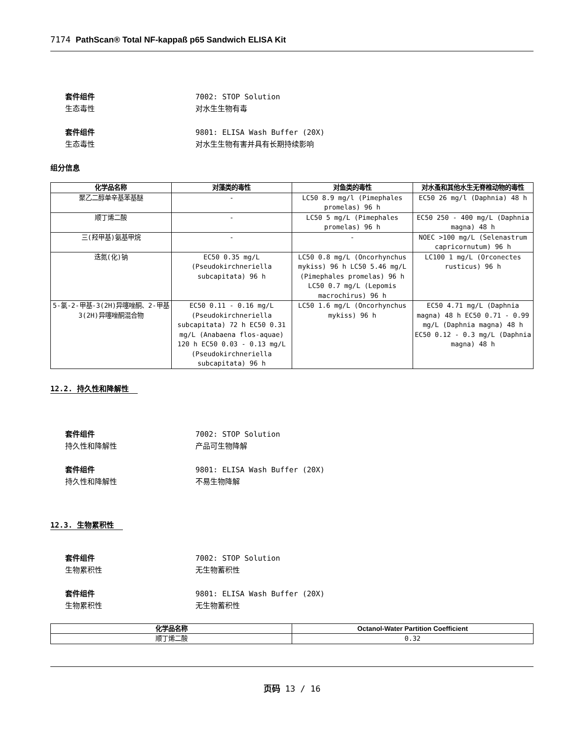7174 PathScan® Total NF-kappaß p65 Sandwich ELISA Kit
套件组件 7002: STOP Solution
生态毒性 对水生生物有毒
套件组件 9801: ELISA Wash Buffer (20X)
生态毒性 对水生生物有害并具有长期持续影响
组分信息
| 化学品名称 | 对藻类的毒性 | 对鱼类的毒性 | 对水蚤和其他水生无脊椎动物的毒性 |
| --- | --- | --- | --- |
| 聚乙二醇单辛基苯基醚 | - | LC50 8.9 mg/l (Pimephales promelas) 96 h | EC50 26 mg/l (Daphnia) 48 h |
| 顺丁烯二酸 | - | LC50 5 mg/L (Pimephales promelas) 96 h | EC50 250 - 400 mg/L (Daphnia magna) 48 h |
| 三(羟甲基)氨基甲烷 | - | - | NOEC >100 mg/L (Selenastrum capricornutum) 96 h |
| 迭氮(化)钠 | EC50 0.35 mg/L (Pseudokirchneriella subcapitata) 96 h | LC50 0.8 mg/L (Oncorhynchus mykiss) 96 h LC50 5.46 mg/L (Pimephales promelas) 96 h LC50 0.7 mg/L (Lepomis macrochirus) 96 h | LC100 1 mg/L (Orconectes rusticus) 96 h |
| 5-氯-2-甲基-3(2H)异噻唑酮、2-甲基3(2H)异噻唑酮混合物 | EC50 0.11 - 0.16 mg/L (Pseudokirchneriella subcapitata) 72 h EC50 0.31 mg/L (Anabaena flos-aquae) 120 h EC50 0.03 - 0.13 mg/L (Pseudokirchneriella subcapitata) 96 h | LC50 1.6 mg/L (Oncorhynchus mykiss) 96 h | EC50 4.71 mg/L (Daphnia magna) 48 h EC50 0.71 - 0.99 mg/L (Daphnia magna) 48 h EC50 0.12 - 0.3 mg/L (Daphnia magna) 48 h |
12.2. 持久性和降解性
套件组件 7002: STOP Solution
持久性和降解性 产品可生物降解
套件组件 9801: ELISA Wash Buffer (20X)
持久性和降解性 不易生物降解
12.3. 生物累积性
套件组件 7002: STOP Solution
生物累积性 无生物蓄积性
套件组件 9801: ELISA Wash Buffer (20X)
生物累积性 无生物蓄积性
| 化学品名称 | Octanol-Water Partition Coefficient |
| --- | --- |
| 顺丁烯二酸 | 0.32 |
页码 13 / 16